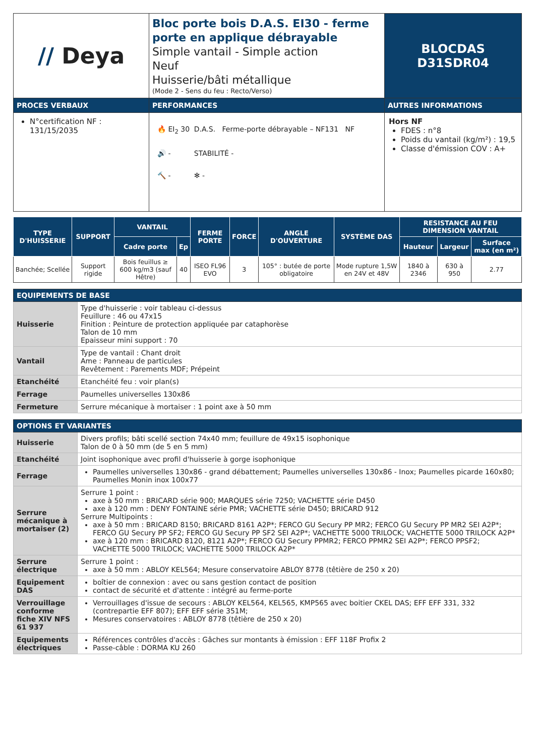| // Deya | Bloc porte bois D.A.S. EI30 - ferme porte en applique débrayable Simple vantail - Simple action Neuf Huisserie/bâti métallique (Mode 2 - Sens du feu : Recto/Verso) | BLOCDAS D31SDR04 |
| PROCES VERBAUX | PERFORMANCES | AUTRES INFORMATIONS |
| N°certification NF : 131/15/2035 | / 🔥 EI<sub>2</sub> 30 / D.A.S. Ferme-porte débrayable – NF131 NF / / 🔊 - / STABILITÉ - / / 🔨 - / ✻ - / | Hors NF FDES : n°8 Poids du vantail (kg/m²) : 19,5 Classe d'émission COV : A+ |
| TYPE D'HUISSERIE | SUPPORT | VANTAIL | | FERME PORTE | FORCE | ANGLE D'OUVERTURE | SYSTÈME DAS | RESISTANCE AU FEU DIMENSION VANTAIL | | |
| --- | --- | --- | --- | --- | --- | --- | --- | --- | --- | --- |
| | | Cadre porte | Ep | | | | | Hauteur | Largeur | Surface max (en m²) |
| Banchée; Scellée | Support rigide | Bois feuillus ≥ 600 kg/m3 (sauf Hêtre) | 40 | ISEO FL96 EVO | 3 | 105° : butée de porte obligatoire | Mode rupture 1,5W en 24V et 48V | 1840 à 2346 | 630 à 950 | 2.77 |
| EQUIPEMENTS DE BASE | |
| Huisserie | Type d'huisserie : voir tableau ci-dessus Feuillure : 46 ou 47x15 Finition : Peinture de protection appliquée par cataphorèse Talon de 10 mm Epaisseur mini support : 70 |
| Vantail | Type de vantail : Chant droit Ame : Panneau de particules Revêtement : Parements MDF; Prépeint |
| Etanchéité | Etanchéité feu : voir plan(s) |
| Ferrage | Paumelles universelles 130x86 |
| Fermeture | Serrure mécanique à mortaiser : 1 point axe à 50 mm |
| OPTIONS ET VARIANTES | |
| Huisserie | Divers profils; bâti scellé section 74x40 mm; feuillure de 49x15 isophonique Talon de 0 à 50 mm (de 5 en 5 mm) |
| Etanchéité | Joint isophonique avec profil d'huisserie à gorge isophonique |
| Ferrage | Paumelles universelles 130x86 - grand débattement; Paumelles universelles 130x86 - Inox; Paumelles picarde 160x80; Paumelles Monin inox 100x77 |
| Serrure mécanique à mortaiser (2) | Serrure 1 point : axe à 50 mm : BRICARD série 900; MARQUES série 7250; VACHETTE série D450 axe à 120 mm : DENY FONTAINE série PMR; VACHETTE série D450; BRICARD 912 Serrure Multipoints : axe à 50 mm : BRICARD 8150; BRICARD 8161 A2P*; FERCO GU Secury PP MR2; FERCO GU Secury PP MR2 SEI A2P*; FERCO GU Secury PP SF2; FERCO GU Secury PP SF2 SEI A2P*; VACHETTE 5000 TRILOCK; VACHETTE 5000 TRILOCK A2P* axe à 120 mm : BRICARD 8120, 8121 A2P*; FERCO GU Secury PPMR2; FERCO PPMR2 SEI A2P*; FERCO PPSF2; VACHETTE 5000 TRILOCK; VACHETTE 5000 TRILOCK A2P* |
| Serrure électrique | Serrure 1 point : axe à 50 mm : ABLOY KEL564; Mesure conservatoire ABLOY 8778 (têtière de 250 x 20) |
| Equipement DAS | boîtier de connexion : avec ou sans gestion contact de position contact de sécurité et d'attente : intégré au ferme-porte |
| Verrouillage conforme fiche XIV NFS 61 937 | Verrouillages d'issue de secours : ABLOY KEL564, KEL565, KMP565 avec boitier CKEL DAS; EFF EFF 331, 332 (contrepartie EFF 807); EFF EFF série 351M; Mesures conservatoires : ABLOY 8778 (têtière de 250 x 20) |
| Equipements électriques | Références contrôles d'accès : Gâches sur montants à émission : EFF 118F Profix 2 Passe-câble : DORMA KU 260 |